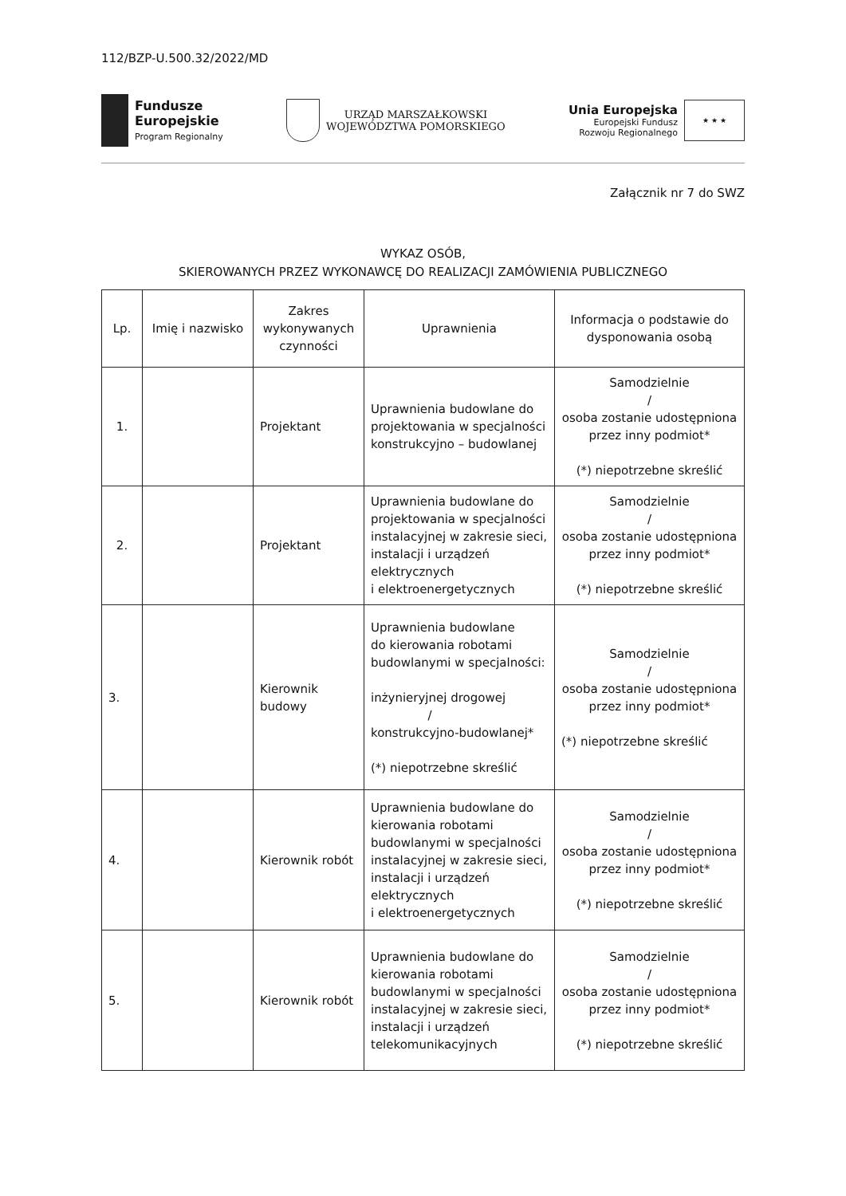112/BZP-U.500.32/2022/MD
Fundusze
Europejskie
Program Regionalny
URZĄD MARSZAŁKOWSKI
WOJEWÓDZTWA POMORSKIEGO
Unia Europejska
Europejski Fundusz
Rozwoju Regionalnego
★ ★ ★
Załącznik nr 7 do SWZ
WYKAZ OSÓB,
SKIEROWANYCH PRZEZ WYKONAWCĘ DO REALIZACJI ZAMÓWIENIA PUBLICZNEGO
| Lp. | Imię i nazwisko | Zakres wykonywanych czynności | Uprawnienia | Informacja o podstawie do dysponowania osobą |
| --- | --- | --- | --- | --- |
| 1. | | Projektant | Uprawnienia budowlane do projektowania w specjalności konstrukcyjno – budowlanej | Samodzielnie / osoba zostanie udostępniona przez inny podmiot* (*) niepotrzebne skreślić |
| 2. | | Projektant | Uprawnienia budowlane do projektowania w specjalności instalacyjnej w zakresie sieci, instalacji i urządzeń elektrycznych i elektroenergetycznych | Samodzielnie / osoba zostanie udostępniona przez inny podmiot* (*) niepotrzebne skreślić |
| 3. | | Kierownik budowy | Uprawnienia budowlane do kierowania robotami budowlanymi w specjalności: inżynieryjnej drogowej / konstrukcyjno-budowlanej* (*) niepotrzebne skreślić | Samodzielnie / osoba zostanie udostępniona przez inny podmiot* (*) niepotrzebne skreślić |
| 4. | | Kierownik robót | Uprawnienia budowlane do kierowania robotami budowlanymi w specjalności instalacyjnej w zakresie sieci, instalacji i urządzeń elektrycznych i elektroenergetycznych | Samodzielnie / osoba zostanie udostępniona przez inny podmiot* (*) niepotrzebne skreślić |
| 5. | | Kierownik robót | Uprawnienia budowlane do kierowania robotami budowlanymi w specjalności instalacyjnej w zakresie sieci, instalacji i urządzeń telekomunikacyjnych | Samodzielnie / osoba zostanie udostępniona przez inny podmiot* (*) niepotrzebne skreślić |